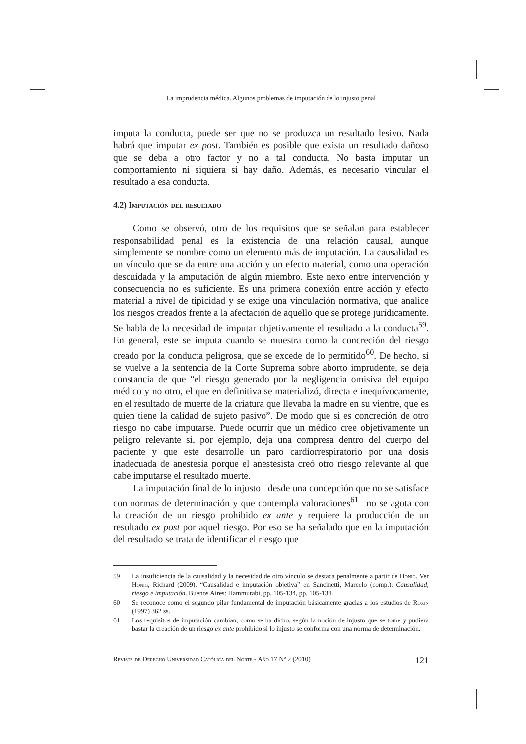La imprudencia médica. Algunos problemas de imputación de lo injusto penal
imputa la conducta, puede ser que no se produzca un resultado lesivo. Nada habrá que imputar ex post. También es posible que exista un resultado dañoso que se deba a otro factor y no a tal conducta. No basta imputar un comportamiento ni siquiera si hay daño. Además, es necesario vincular el resultado a esa conducta.
4.2) Imputación del resultado
Como se observó, otro de los requisitos que se señalan para establecer responsabilidad penal es la existencia de una relación causal, aunque simplemente se nombre como un elemento más de imputación. La causalidad es un vínculo que se da entre una acción y un efecto material, como una operación descuidada y la amputación de algún miembro. Este nexo entre intervención y consecuencia no es suficiente. Es una primera conexión entre acción y efecto material a nivel de tipicidad y se exige una vinculación normativa, que analice los riesgos creados frente a la afectación de aquello que se protege jurídicamente. Se habla de la necesidad de imputar objetivamente el resultado a la conducta<sup>59</sup>. En general, este se imputa cuando se muestra como la concreción del riesgo creado por la conducta peligrosa, que se excede de lo permitido<sup>60</sup>. De hecho, si se vuelve a la sentencia de la Corte Suprema sobre aborto imprudente, se deja constancia de que “el riesgo generado por la negligencia omisiva del equipo médico y no otro, el que en definitiva se materializó, directa e inequívocamente, en el resultado de muerte de la criatura que llevaba la madre en su vientre, que es quien tiene la calidad de sujeto pasivo”. De modo que si es concreción de otro riesgo no cabe imputarse. Puede ocurrir que un médico cree objetivamente un peligro relevante si, por ejemplo, deja una compresa dentro del cuerpo del paciente y que este desarrolle un paro cardiorrespiratorio por una dosis inadecuada de anestesia porque el anestesista creó otro riesgo relevante al que cabe imputarse el resultado muerte.
La imputación final de lo injusto –desde una concepción que no se satisface con normas de determinación y que contempla valoraciones<sup>61</sup>– no se agota con la creación de un riesgo prohibido ex ante y requiere la producción de un resultado ex post por aquel riesgo. Por eso se ha señalado que en la imputación del resultado se trata de identificar el riesgo que
59 La insuficiencia de la causalidad y la necesidad de otro vínculo se destaca penalmente a partir de Honig. Ver Honig, Richard (2009). “Causalidad e imputación objetiva” en Sancinetti, Marcelo (comp.): Causalidad, riesgo e imputación. Buenos Aires: Hammurabi, pp. 105-134, pp. 105-134.
60 Se reconoce como el segundo pilar fundamental de imputación básicamente gracias a los estudios de Roxin (1997) 362 ss.
61 Los requisitos de imputación cambian, como se ha dicho, según la noción de injusto que se tome y pudiera bastar la creación de un riesgo ex ante prohibido si lo injusto se conforma con una norma de determinación.
Revista de Derecho Universidad Católica del Norte - Año 17 Nº 2 (2010) 121